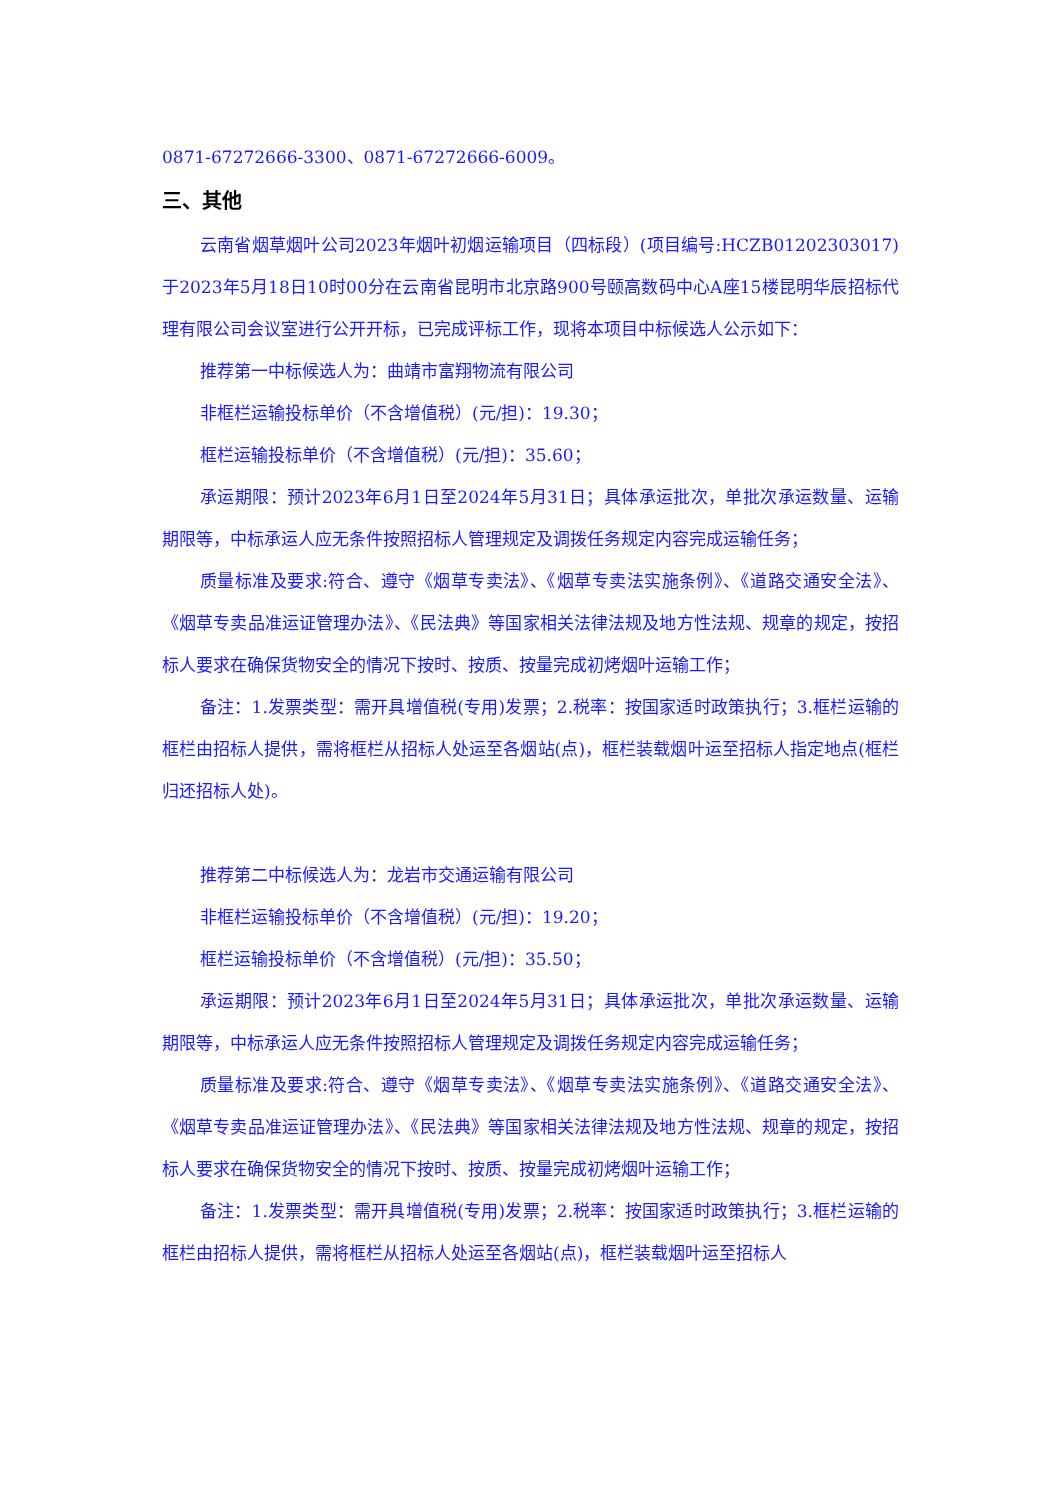0871-67272666-3300、0871-67272666-6009。
三、其他
云南省烟草烟叶公司2023年烟叶初烟运输项目（四标段）(项目编号:HCZB01202303017)于2023年5月18日10时00分在云南省昆明市北京路900号颐高数码中心A座15楼昆明华辰招标代理有限公司会议室进行公开开标，已完成评标工作，现将本项目中标候选人公示如下：
推荐第一中标候选人为：曲靖市富翔物流有限公司
非框栏运输投标单价（不含增值税）(元/担)：19.30；
框栏运输投标单价（不含增值税）(元/担)：35.60；
承运期限：预计2023年6月1日至2024年5月31日；具体承运批次，单批次承运数量、运输期限等，中标承运人应无条件按照招标人管理规定及调拨任务规定内容完成运输任务；
质量标准及要求:符合、遵守《烟草专卖法》、《烟草专卖法实施条例》、《道路交通安全法》、《烟草专卖品准运证管理办法》、《民法典》等国家相关法律法规及地方性法规、规章的规定，按招标人要求在确保货物安全的情况下按时、按质、按量完成初烤烟叶运输工作；
备注：1.发票类型：需开具增值税(专用)发票；2.税率：按国家适时政策执行；3.框栏运输的框栏由招标人提供，需将框栏从招标人处运至各烟站(点)，框栏装载烟叶运至招标人指定地点(框栏归还招标人处)。
推荐第二中标候选人为：龙岩市交通运输有限公司
非框栏运输投标单价（不含增值税）(元/担)：19.20；
框栏运输投标单价（不含增值税）(元/担)：35.50；
承运期限：预计2023年6月1日至2024年5月31日；具体承运批次，单批次承运数量、运输期限等，中标承运人应无条件按照招标人管理规定及调拨任务规定内容完成运输任务；
质量标准及要求:符合、遵守《烟草专卖法》、《烟草专卖法实施条例》、《道路交通安全法》、《烟草专卖品准运证管理办法》、《民法典》等国家相关法律法规及地方性法规、规章的规定，按招标人要求在确保货物安全的情况下按时、按质、按量完成初烤烟叶运输工作；
备注：1.发票类型：需开具增值税(专用)发票；2.税率：按国家适时政策执行；3.框栏运输的框栏由招标人提供，需将框栏从招标人处运至各烟站(点)，框栏装载烟叶运至招标人